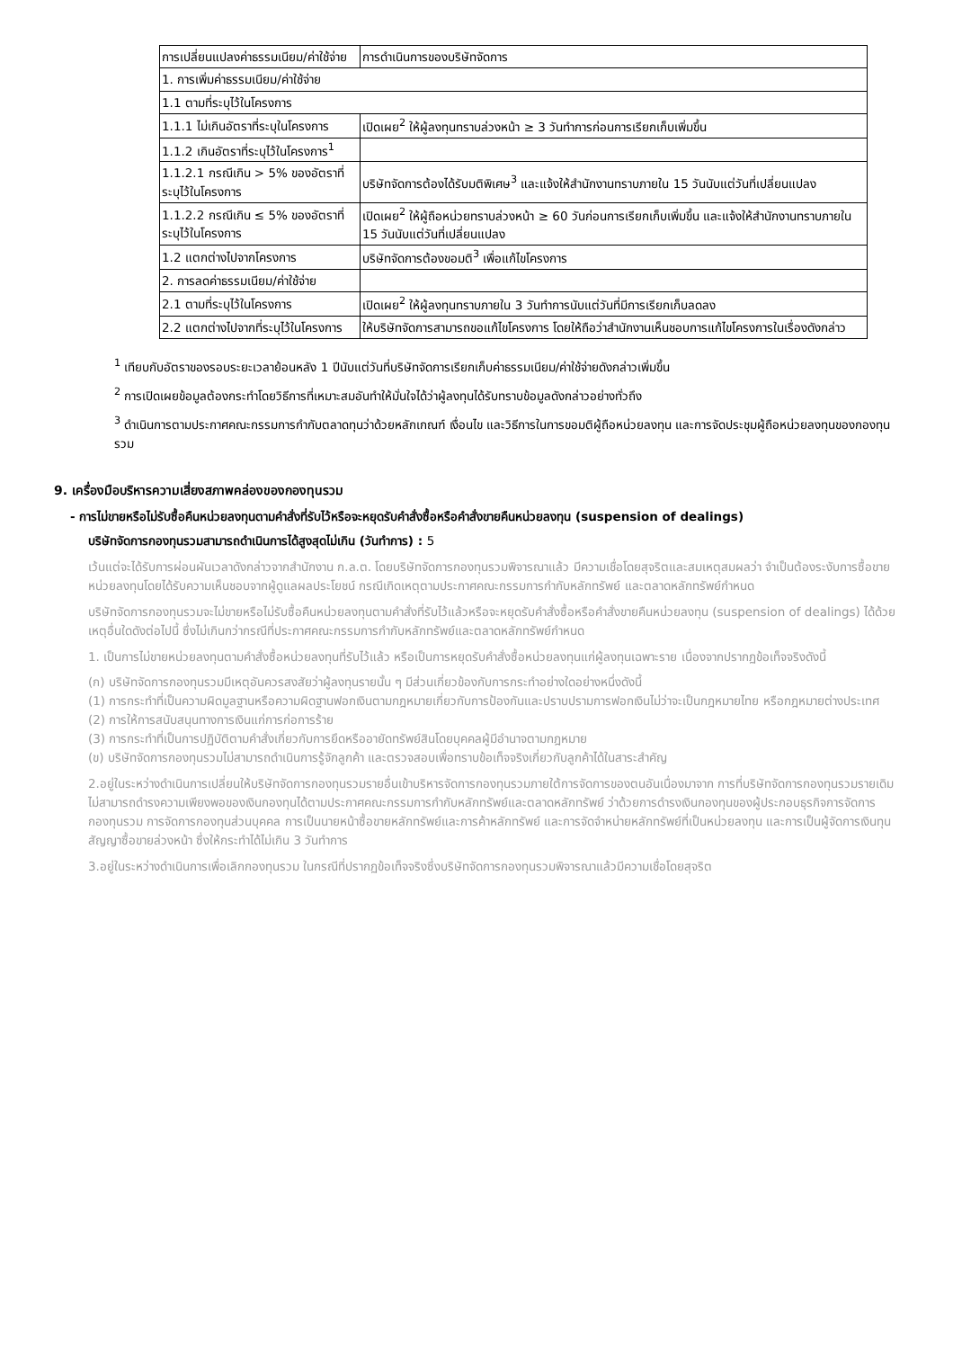| การเปลี่ยนแปลงค่าธรรมเนียม/ค่าใช้จ่าย | การดำเนินการของบริษัทจัดการ |
| 1. การเพิ่มค่าธรรมเนียม/ค่าใช้จ่าย | |
| 1.1 ตามที่ระบุไว้ในโครงการ | |
| 1.1.1 ไม่เกินอัตราที่ระบุในโครงการ | เปิดเผย<sup>2</sup> ให้ผู้ลงทุนทราบล่วงหน้า ≥ 3 วันทำการก่อนการเรียกเก็บเพิ่มขึ้น |
| 1.1.2 เกินอัตราที่ระบุไว้ในโครงการ<sup>1</sup> | |
| 1.1.2.1 กรณีเกิน > 5% ของอัตราที่ระบุไว้ในโครงการ | บริษัทจัดการต้องได้รับมติพิเศษ<sup>3</sup> และแจ้งให้สำนักงานทราบภายใน 15 วันนับแต่วันที่เปลี่ยนแปลง |
| 1.1.2.2 กรณีเกิน ≤ 5% ของอัตราที่ระบุไว้ในโครงการ | เปิดเผย<sup>2</sup> ให้ผู้ถือหน่วยทราบล่วงหน้า ≥ 60 วันก่อนการเรียกเก็บเพิ่มขึ้น และแจ้งให้สำนักงานทราบภายใน 15 วันนับแต่วันที่เปลี่ยนแปลง |
| 1.2 แตกต่างไปจากโครงการ | บริษัทจัดการต้องขอมติ<sup>3</sup> เพื่อแก้ไขโครงการ |
| 2. การลดค่าธรรมเนียม/ค่าใช้จ่าย | |
| 2.1 ตามที่ระบุไว้ในโครงการ | เปิดเผย<sup>2</sup> ให้ผู้ลงทุนทราบภายใน 3 วันทำการนับแต่วันที่มีการเรียกเก็บลดลง |
| 2.2 แตกต่างไปจากที่ระบุไว้ในโครงการ | ให้บริษัทจัดการสามารถขอแก้ไขโครงการ โดยให้ถือว่าสำนักงานเห็นชอบการแก้ไขโครงการในเรื่องดังกล่าว |
<sup>1</sup> เทียบกับอัตราของรอบระยะเวลาย้อนหลัง 1 ปีนับแต่วันที่บริษัทจัดการเรียกเก็บค่าธรรมเนียม/ค่าใช้จ่ายดังกล่าวเพิ่มขึ้น
<sup>2</sup> การเปิดเผยข้อมูลต้องกระทำโดยวิธีการที่เหมาะสมอันทำให้มั่นใจได้ว่าผู้ลงทุนได้รับทราบข้อมูลดังกล่าวอย่างทั่วถึง
<sup>3</sup> ดำเนินการตามประกาศคณะกรรมการกำกับตลาดทุนว่าด้วยหลักเกณฑ์ เงื่อนไข และวิธีการในการขอมติผู้ถือหน่วยลงทุน และการจัดประชุมผู้ถือหน่วยลงทุนของกองทุนรวม
9. เครื่องมือบริหารความเสี่ยงสภาพคล่องของกองทุนรวม
- การไม่ขายหรือไม่รับซื้อคืนหน่วยลงทุนตามคำสั่งที่รับไว้หรือจะหยุดรับคำสั่งซื้อหรือคำสั่งขายคืนหน่วยลงทุน (suspension of dealings)
บริษัทจัดการกองทุนรวมสามารถดำเนินการได้สูงสุดไม่เกิน (วันทำการ) : 5
เว้นแต่จะได้รับการผ่อนผันเวลาดังกล่าวจากสำนักงาน ก.ล.ต. โดยบริษัทจัดการกองทุนรวมพิจารณาแล้ว มีความเชื่อโดยสุจริตและสมเหตุสมผลว่า จำเป็นต้องระงับการซื้อขายหน่วยลงทุนโดยได้รับความเห็นชอบจากผู้ดูแลผลประโยชน์ กรณีเกิดเหตุตามประกาศคณะกรรมการกำกับหลักทรัพย์ และตลาดหลักทรัพย์กำหนด
บริษัทจัดการกองทุนรวมจะไม่ขายหรือไม่รับซื้อคืนหน่วยลงทุนตามคำสั่งที่รับไว้แล้วหรือจะหยุดรับคำสั่งซื้อหรือคำสั่งขายคืนหน่วยลงทุน (suspension of dealings) ได้ด้วยเหตุอื่นใดดังต่อไปนี้ ซึ่งไม่เกินกว่ากรณีที่ประกาศคณะกรรมการกำกับหลักทรัพย์และตลาดหลักทรัพย์กำหนด
1. เป็นการไม่ขายหน่วยลงทุนตามคำสั่งซื้อหน่วยลงทุนที่รับไว้แล้ว หรือเป็นการหยุดรับคำสั่งซื้อหน่วยลงทุนแก่ผู้ลงทุนเฉพาะราย เนื่องจากปรากฏข้อเท็จจริงดังนี้
(ก) บริษัทจัดการกองทุนรวมมีเหตุอันควรสงสัยว่าผู้ลงทุนรายนั้น ๆ มีส่วนเกี่ยวข้องกับการกระทำอย่างใดอย่างหนึ่งดังนี้
(1) การกระทำที่เป็นความผิดมูลฐานหรือความผิดฐานฟอกเงินตามกฎหมายเกี่ยวกับการป้องกันและปราบปรามการฟอกเงินไม่ว่าจะเป็นกฎหมายไทย หรือกฎหมายต่างประเทศ
(2) การให้การสนับสนุนทางการเงินแก่การก่อการร้าย
(3) การกระทำที่เป็นการปฏิบัติตามคำสั่งเกี่ยวกับการยึดหรืออายัดทรัพย์สินโดยบุคคลผู้มีอำนาจตามกฎหมาย
(ข) บริษัทจัดการกองทุนรวมไม่สามารถดำเนินการรู้จักลูกค้า และตรวจสอบเพื่อทราบข้อเท็จจริงเกี่ยวกับลูกค้าได้ในสาระสำคัญ
2.อยู่ในระหว่างดำเนินการเปลี่ยนให้บริษัทจัดการกองทุนรวมรายอื่นเข้าบริหารจัดการกองทุนรวมภายใต้การจัดการของตนอันเนื่องมาจาก การที่บริษัทจัดการกองทุนรวมรายเดิมไม่สามารถดำรงความเพียงพอของเงินกองทุนได้ตามประกาศคณะกรรมการกำกับหลักทรัพย์และตลาดหลักทรัพย์ ว่าด้วยการดำรงเงินกองทุนของผู้ประกอบธุรกิจการจัดการกองทุนรวม การจัดการกองทุนส่วนบุคคล การเป็นนายหน้าซื้อขายหลักทรัพย์และการค้าหลักทรัพย์ และการจัดจำหน่ายหลักทรัพย์ที่เป็นหน่วยลงทุน และการเป็นผู้จัดการเงินทุนสัญญาซื้อขายล่วงหน้า ซึ่งให้กระทำได้ไม่เกิน 3 วันทำการ
3.อยู่ในระหว่างดำเนินการเพื่อเลิกกองทุนรวม ในกรณีที่ปรากฏข้อเท็จจริงซึ่งบริษัทจัดการกองทุนรวมพิจารณาแล้วมีความเชื่อโดยสุจริต